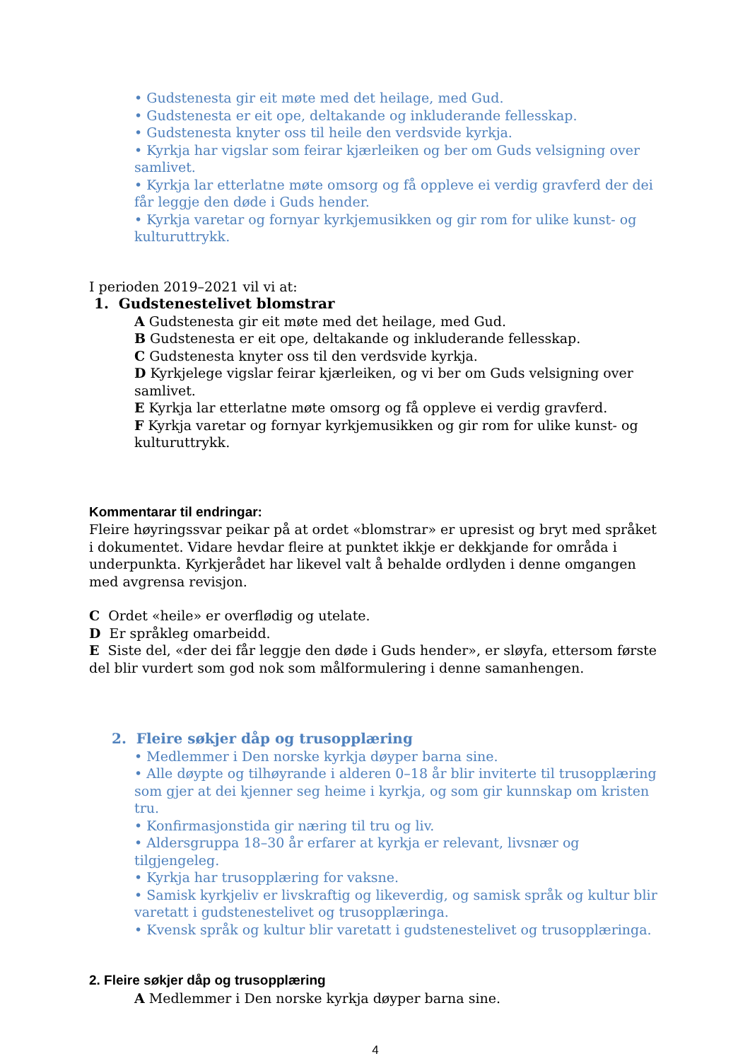• Gudstenesta gir eit møte med det heilage, med Gud.
• Gudstenesta er eit ope, deltakande og inkluderande fellesskap.
• Gudstenesta knyter oss til heile den verdsvide kyrkja.
• Kyrkja har vigslar som feirar kjærleiken og ber om Guds velsigning over samlivet.
• Kyrkja lar etterlatne møte omsorg og få oppleve ei verdig gravferd der dei får leggje den døde i Guds hender.
• Kyrkja varetar og fornyar kyrkjemusikken og gir rom for ulike kunst- og kulturuttrykk.
I perioden 2019–2021 vil vi at:
1. Gudstenestelivet blomstrar
A Gudstenesta gir eit møte med det heilage, med Gud.
B Gudstenesta er eit ope, deltakande og inkluderande fellesskap.
C Gudstenesta knyter oss til den verdsvide kyrkja.
D Kyrkjelege vigslar feirar kjærleiken, og vi ber om Guds velsigning over samlivet.
E Kyrkja lar etterlatne møte omsorg og få oppleve ei verdig gravferd.
F Kyrkja varetar og fornyar kyrkjemusikken og gir rom for ulike kunst- og kulturuttrykk.
Kommentarar til endringar:
Fleire høyringssvar peikar på at ordet «blomstrar» er upresist og bryt med språket i dokumentet. Vidare hevdar fleire at punktet ikkje er dekkjande for områda i underpunkta. Kyrkjerådet har likevel valt å behalde ordlyden i denne omgangen med avgrensa revisjon.
C Ordet «heile» er overflødig og utelate.
D Er språkleg omarbeidd.
E Siste del, «der dei får leggje den døde i Guds hender», er sløyfa, ettersom første del blir vurdert som god nok som målformulering i denne samanhengen.
2. Fleire søkjer dåp og trusopplæring
• Medlemmer i Den norske kyrkja døyper barna sine.
• Alle døypte og tilhøyrande i alderen 0–18 år blir inviterte til trusopplæring som gjer at dei kjenner seg heime i kyrkja, og som gir kunnskap om kristen tru.
• Konfirmasjonstida gir næring til tru og liv.
• Aldersgruppa 18–30 år erfarer at kyrkja er relevant, livsnær og tilgjengeleg.
• Kyrkja har trusopplæring for vaksne.
• Samisk kyrkjeliv er livskraftig og likeverdig, og samisk språk og kultur blir varetatt i gudstenestelivet og trusopplæringa.
• Kvensk språk og kultur blir varetatt i gudstenestelivet og trusopplæringa.
2. Fleire søkjer dåp og trusopplæring
A Medlemmer i Den norske kyrkja døyper barna sine.
4